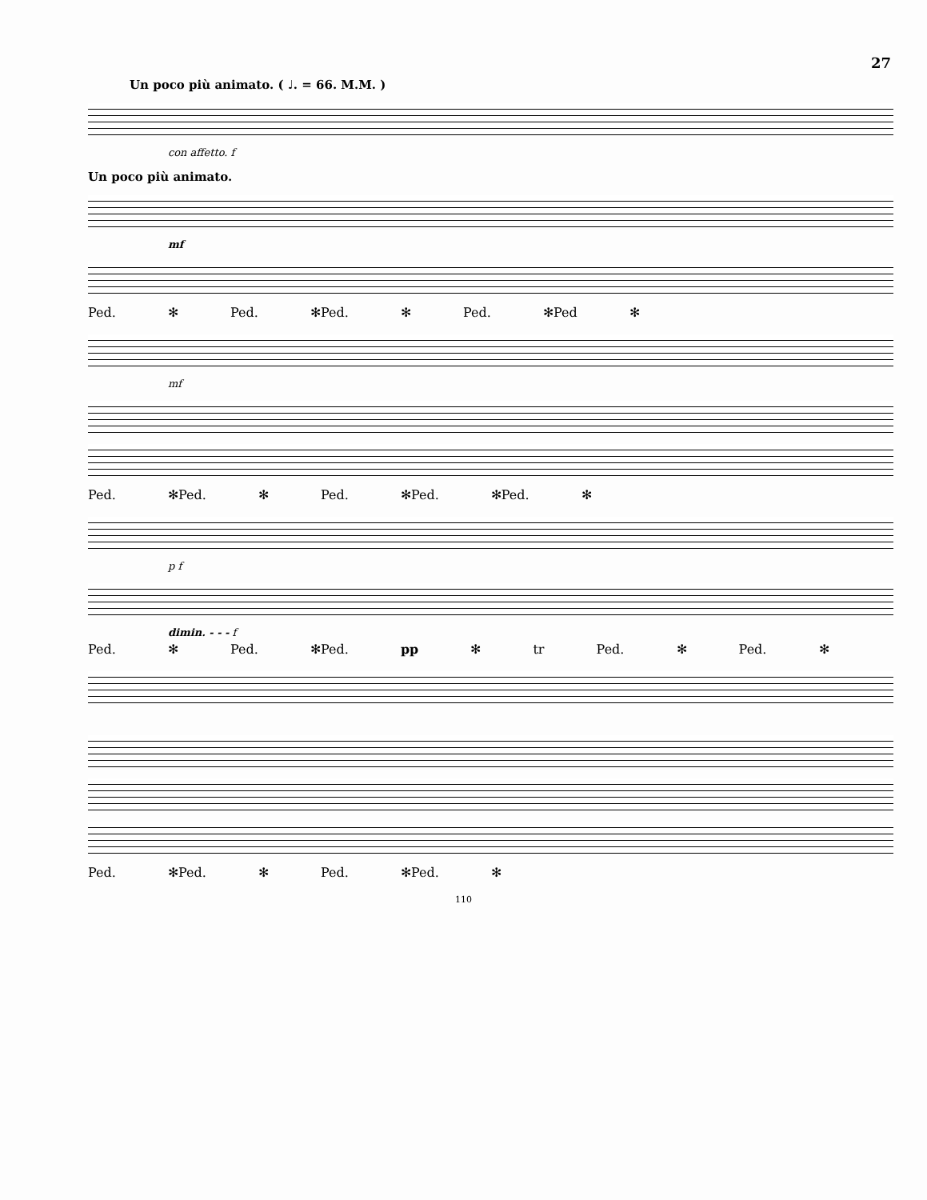27
Un poco più animato. ( ♩. = 66. M.M. )
con affetto. f
Un poco più animato.
mf
Ped. ✻ Ped. ✻Ped. ✻ Ped. ✻Ped ✻
mf
Ped. ✻Ped. ✻ Ped. ✻Ped. ✻Ped. ✻
p f
dimin. - - - f
Ped. ✻ Ped. ✻Ped. pp ✻ tr Ped. ✻ Ped. ✻
Ped. ✻Ped. ✻ Ped. ✻Ped. ✻
110